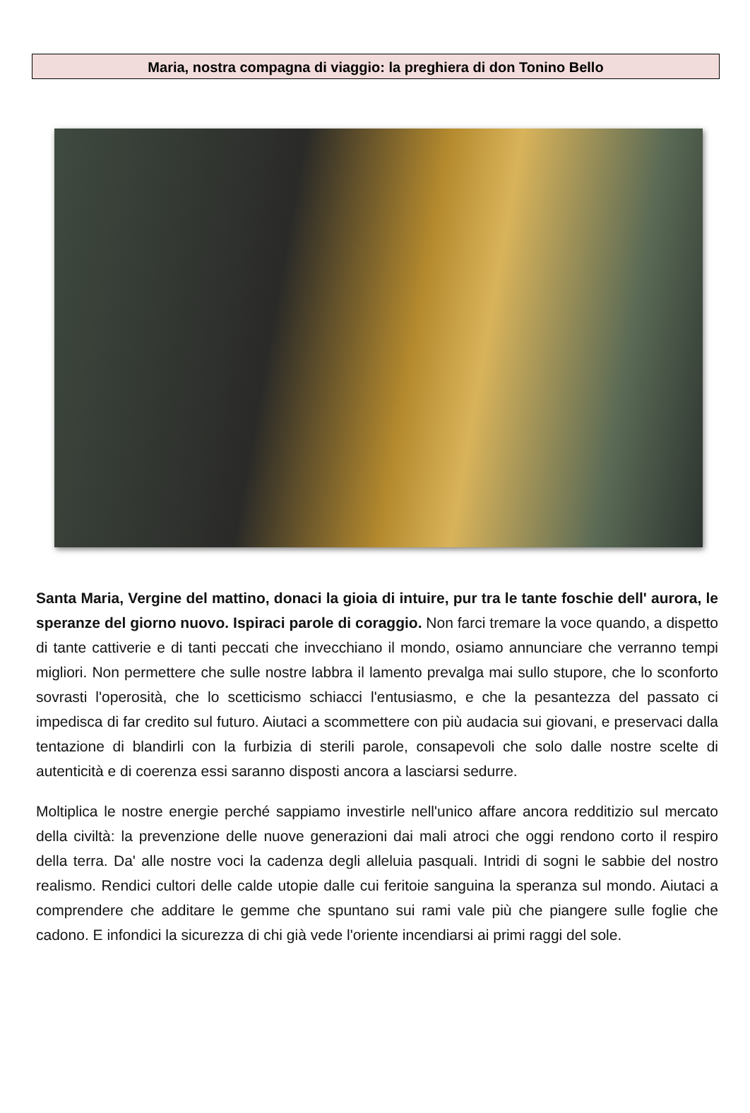Maria, nostra compagna di viaggio: la preghiera di don Tonino Bello
Santa Maria, Vergine del mattino, donaci la gioia di intuire, pur tra le tante foschie dell' aurora, le speranze del giorno nuovo. Ispiraci parole di coraggio. Non farci tremare la voce quando, a dispetto di tante cattiverie e di tanti peccati che invecchiano il mondo, osiamo annunciare che verranno tempi migliori. Non permettere che sulle nostre labbra il lamento prevalga mai sullo stupore, che lo sconforto sovrasti l'operosità, che lo scetticismo schiacci l'entusiasmo, e che la pesantezza del passato ci impedisca di far credito sul futuro. Aiutaci a scommettere con più audacia sui giovani, e preservaci dalla tentazione di blandirli con la furbizia di sterili parole, consapevoli che solo dalle nostre scelte di autenticità e di coerenza essi saranno disposti ancora a lasciarsi sedurre.
Moltiplica le nostre energie perché sappiamo investirle nell'unico affare ancora redditizio sul mercato della civiltà: la prevenzione delle nuove generazioni dai mali atroci che oggi rendono corto il respiro della terra. Da' alle nostre voci la cadenza degli alleluia pasquali. Intridi di sogni le sabbie del nostro realismo. Rendici cultori delle calde utopie dalle cui feritoie sanguina la speranza sul mondo. Aiutaci a comprendere che additare le gemme che spuntano sui rami vale più che piangere sulle foglie che cadono. E infondici la sicurezza di chi già vede l'oriente incendiarsi ai primi raggi del sole.